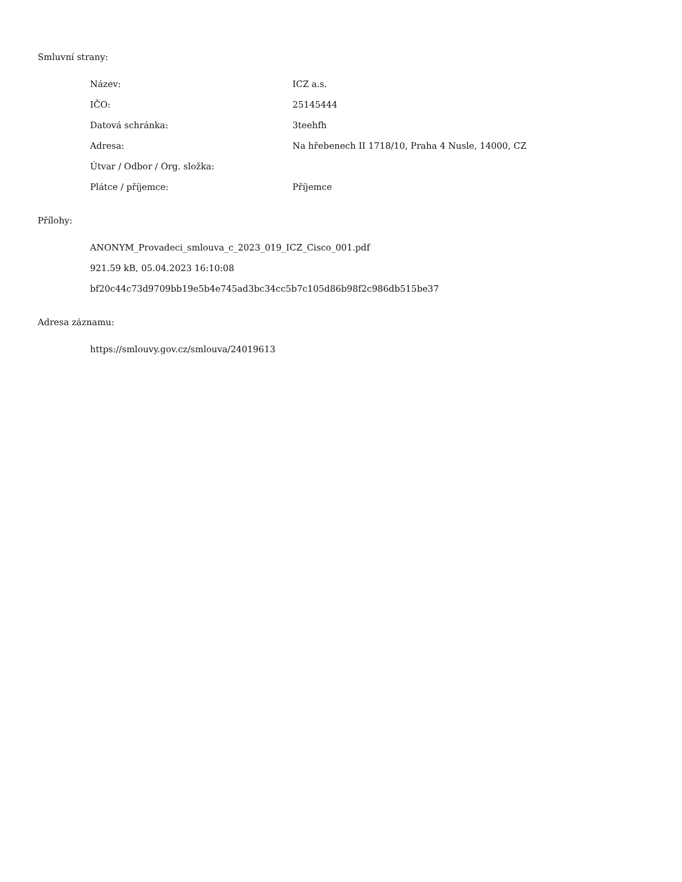Smluvní strany:
| Název: | ICZ a.s. |
| IČO: | 25145444 |
| Datová schránka: | 3teehfh |
| Adresa: | Na hřebenech II 1718/10, Praha 4 Nusle, 14000, CZ |
| Útvar / Odbor / Org. složka: | |
| Plátce / příjemce: | Příjemce |
Přílohy:
ANONYM_Provadeci_smlouva_c_2023_019_ICZ_Cisco_001.pdf
921.59 kB, 05.04.2023 16:10:08
bf20c44c73d9709bb19e5b4e745ad3bc34cc5b7c105d86b98f2c986db515be37
Adresa záznamu:
https://smlouvy.gov.cz/smlouva/24019613